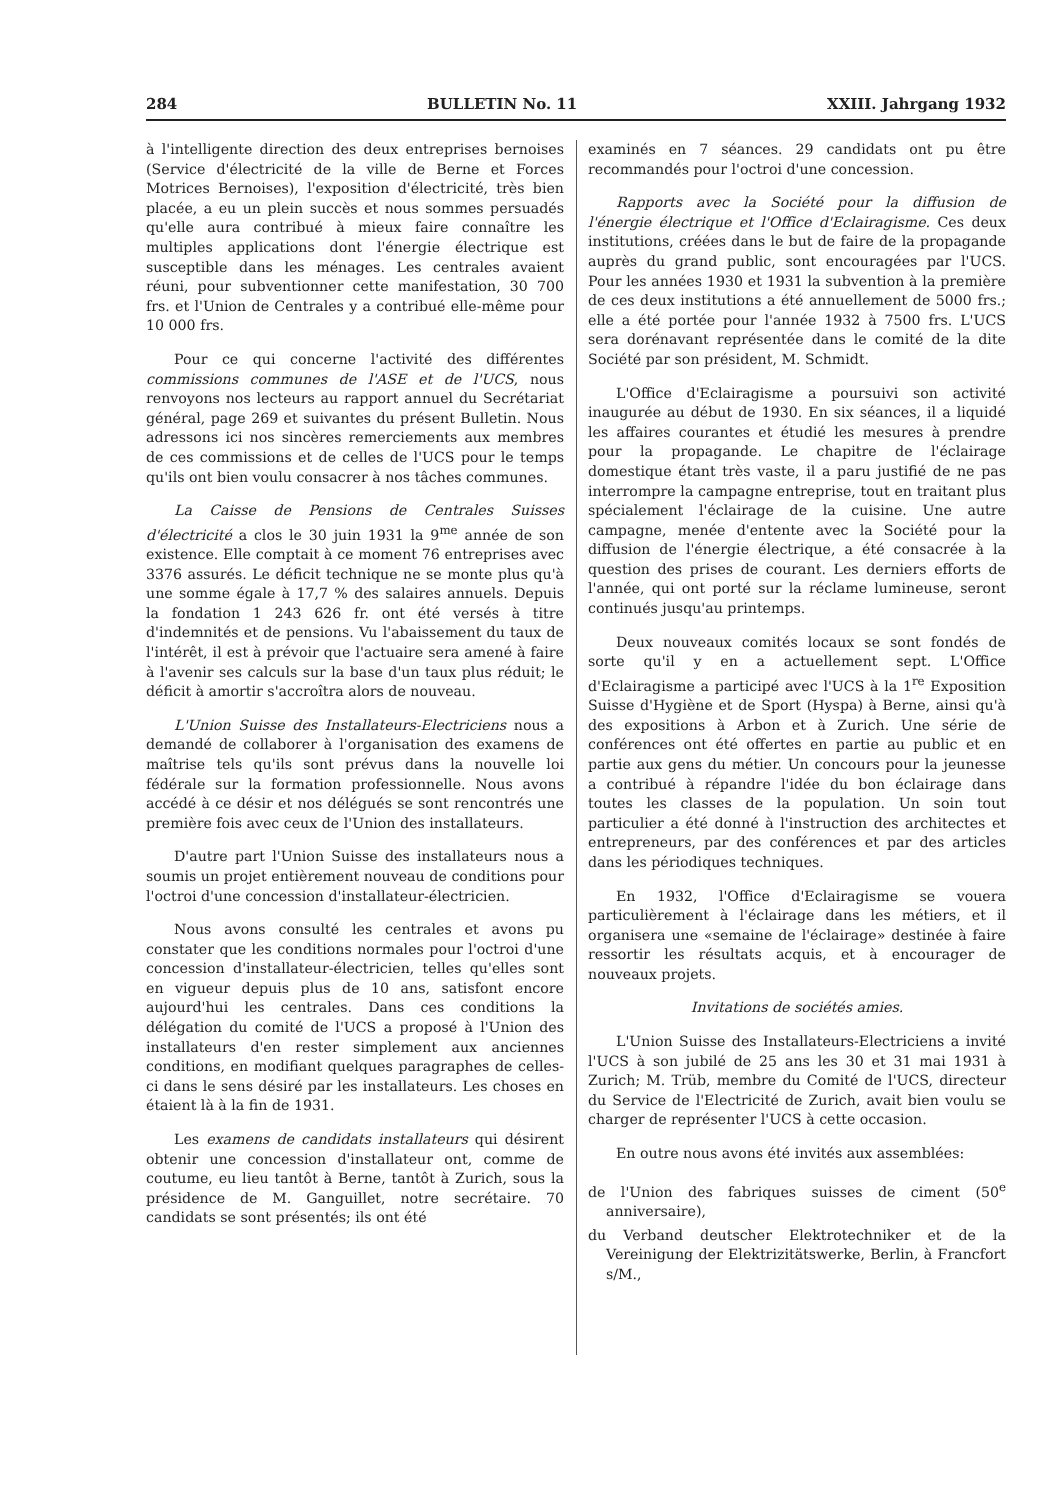284 BULLETIN No. 11 XXIII. Jahrgang 1932
à l'intelligente direction des deux entreprises bernoises (Service d'électricité de la ville de Berne et Forces Motrices Bernoises), l'exposition d'électricité, très bien placée, a eu un plein succès et nous sommes persuadés qu'elle aura contribué à mieux faire connaître les multiples applications dont l'énergie électrique est susceptible dans les ménages. Les centrales avaient réuni, pour subventionner cette manifestation, 30 700 frs. et l'Union de Centrales y a contribué elle-même pour 10 000 frs.
Pour ce qui concerne l'activité des différentes commissions communes de l'ASE et de l'UCS, nous renvoyons nos lecteurs au rapport annuel du Secrétariat général, page 269 et suivantes du présent Bulletin. Nous adressons ici nos sincères remerciements aux membres de ces commissions et de celles de l'UCS pour le temps qu'ils ont bien voulu consacrer à nos tâches communes.
La Caisse de Pensions de Centrales Suisses d'électricité a clos le 30 juin 1931 la 9<sup>me</sup> année de son existence. Elle comptait à ce moment 76 entreprises avec 3376 assurés. Le déficit technique ne se monte plus qu'à une somme égale à 17,7 % des salaires annuels. Depuis la fondation 1 243 626 fr. ont été versés à titre d'indemnités et de pensions. Vu l'abaissement du taux de l'intérêt, il est à prévoir que l'actuaire sera amené à faire à l'avenir ses calculs sur la base d'un taux plus réduit; le déficit à amortir s'accroîtra alors de nouveau.
L'Union Suisse des Installateurs-Electriciens nous a demandé de collaborer à l'organisation des examens de maîtrise tels qu'ils sont prévus dans la nouvelle loi fédérale sur la formation professionnelle. Nous avons accédé à ce désir et nos délégués se sont rencontrés une première fois avec ceux de l'Union des installateurs.
D'autre part l'Union Suisse des installateurs nous a soumis un projet entièrement nouveau de conditions pour l'octroi d'une concession d'installateur-électricien.
Nous avons consulté les centrales et avons pu constater que les conditions normales pour l'octroi d'une concession d'installateur-électricien, telles qu'elles sont en vigueur depuis plus de 10 ans, satisfont encore aujourd'hui les centrales. Dans ces conditions la délégation du comité de l'UCS a proposé à l'Union des installateurs d'en rester simplement aux anciennes conditions, en modifiant quelques paragraphes de celles-ci dans le sens désiré par les installateurs. Les choses en étaient là à la fin de 1931.
Les examens de candidats installateurs qui désirent obtenir une concession d'installateur ont, comme de coutume, eu lieu tantôt à Berne, tantôt à Zurich, sous la présidence de M. Ganguillet, notre secrétaire. 70 candidats se sont présentés; ils ont été
examinés en 7 séances. 29 candidats ont pu être recommandés pour l'octroi d'une concession.
Rapports avec la Société pour la diffusion de l'énergie électrique et l'Office d'Eclairagisme. Ces deux institutions, créées dans le but de faire de la propagande auprès du grand public, sont encouragées par l'UCS. Pour les années 1930 et 1931 la subvention à la première de ces deux institutions a été annuellement de 5000 frs.; elle a été portée pour l'année 1932 à 7500 frs. L'UCS sera dorénavant représentée dans le comité de la dite Société par son président, M. Schmidt.
L'Office d'Eclairagisme a poursuivi son activité inaugurée au début de 1930. En six séances, il a liquidé les affaires courantes et étudié les mesures à prendre pour la propagande. Le chapitre de l'éclairage domestique étant très vaste, il a paru justifié de ne pas interrompre la campagne entreprise, tout en traitant plus spécialement l'éclairage de la cuisine. Une autre campagne, menée d'entente avec la Société pour la diffusion de l'énergie électrique, a été consacrée à la question des prises de courant. Les derniers efforts de l'année, qui ont porté sur la réclame lumineuse, seront continués jusqu'au printemps.
Deux nouveaux comités locaux se sont fondés de sorte qu'il y en a actuellement sept. L'Office d'Eclairagisme a participé avec l'UCS à la 1<sup>re</sup> Exposition Suisse d'Hygiène et de Sport (Hyspa) à Berne, ainsi qu'à des expositions à Arbon et à Zurich. Une série de conférences ont été offertes en partie au public et en partie aux gens du métier. Un concours pour la jeunesse a contribué à répandre l'idée du bon éclairage dans toutes les classes de la population. Un soin tout particulier a été donné à l'instruction des architectes et entrepreneurs, par des conférences et par des articles dans les périodiques techniques.
En 1932, l'Office d'Eclairagisme se vouera particulièrement à l'éclairage dans les métiers, et il organisera une «semaine de l'éclairage» destinée à faire ressortir les résultats acquis, et à encourager de nouveaux projets.
Invitations de sociétés amies.
L'Union Suisse des Installateurs-Electriciens a invité l'UCS à son jubilé de 25 ans les 30 et 31 mai 1931 à Zurich; M. Trüb, membre du Comité de l'UCS, directeur du Service de l'Electricité de Zurich, avait bien voulu se charger de représenter l'UCS à cette occasion.
En outre nous avons été invités aux assemblées:
de l'Union des fabriques suisses de ciment (50<sup>e</sup> anniversaire),
du Verband deutscher Elektrotechniker et de la Vereinigung der Elektrizitätswerke, Berlin, à Francfort s/M.,